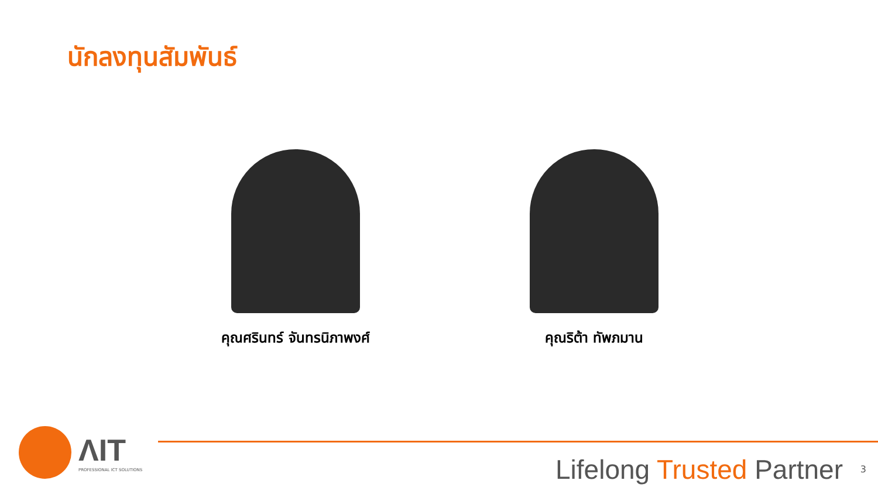นักลงทุนสัมพันธ์
คุณศรินทร์ จันทรนิภาพงศ์ คุณริต้า ทัพภมาน
ΛIT
PROFESSIONAL ICT SOLUTIONS
Lifelong Trusted Partner 3